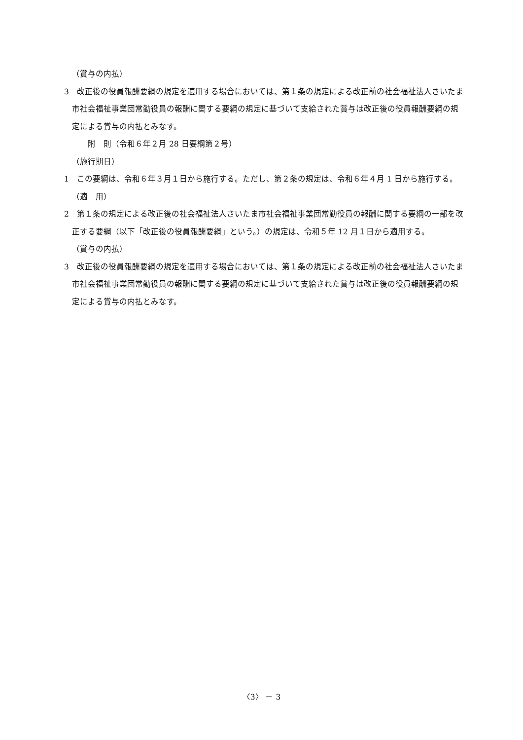（賞与の内払）
3　改正後の役員報酬要綱の規定を適用する場合においては、第１条の規定による改正前の社会福祉法人さいたま市社会福祉事業団常勤役員の報酬に関する要綱の規定に基づいて支給された賞与は改正後の役員報酬要綱の規定による賞与の内払とみなす。
附　則（令和６年２月 28 日要綱第２号）
（施行期日）
1　この要綱は、令和６年３月１日から施行する。ただし、第２条の規定は、令和６年４月 1 日から施行する。
（適　用）
2　第１条の規定による改正後の社会福祉法人さいたま市社会福祉事業団常勤役員の報酬に関する要綱の一部を改正する要綱（以下「改正後の役員報酬要綱」という。）の規定は、令和５年 12 月１日から適用する。
（賞与の内払）
3　改正後の役員報酬要綱の規定を適用する場合においては、第１条の規定による改正前の社会福祉法人さいたま市社会福祉事業団常勤役員の報酬に関する要綱の規定に基づいて支給された賞与は改正後の役員報酬要綱の規定による賞与の内払とみなす。
〈3〉 － 3